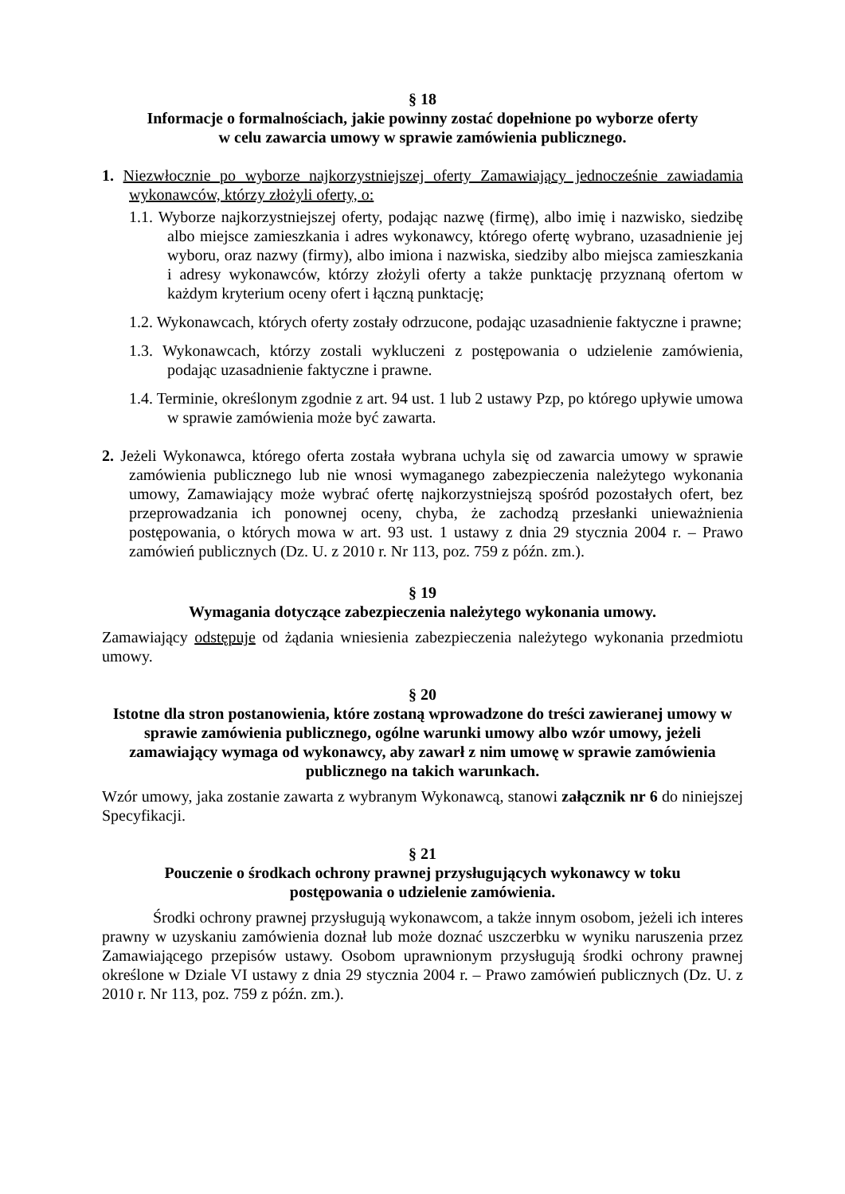§ 18
Informacje o formalnościach, jakie powinny zostać dopełnione po wyborze oferty
w celu zawarcia umowy w sprawie zamówienia publicznego.
1. Niezwłocznie po wyborze najkorzystniejszej oferty Zamawiający jednocześnie zawiadamia wykonawców, którzy złożyli oferty, o:
1.1. Wyborze najkorzystniejszej oferty, podając nazwę (firmę), albo imię i nazwisko, siedzibę albo miejsce zamieszkania i adres wykonawcy, którego ofertę wybrano, uzasadnienie jej wyboru, oraz nazwy (firmy), albo imiona i nazwiska, siedziby albo miejsca zamieszkania i adresy wykonawców, którzy złożyli oferty a także punktację przyznaną ofertom w każdym kryterium oceny ofert i łączną punktację;
1.2. Wykonawcach, których oferty zostały odrzucone, podając uzasadnienie faktyczne i prawne;
1.3. Wykonawcach, którzy zostali wykluczeni z postępowania o udzielenie zamówienia, podając uzasadnienie faktyczne i prawne.
1.4. Terminie, określonym zgodnie z art. 94 ust. 1 lub 2 ustawy Pzp, po którego upływie umowa w sprawie zamówienia może być zawarta.
2. Jeżeli Wykonawca, którego oferta została wybrana uchyla się od zawarcia umowy w sprawie zamówienia publicznego lub nie wnosi wymaganego zabezpieczenia należytego wykonania umowy, Zamawiający może wybrać ofertę najkorzystniejszą spośród pozostałych ofert, bez przeprowadzania ich ponownej oceny, chyba, że zachodzą przesłanki unieważnienia postępowania, o których mowa w art. 93 ust. 1 ustawy z dnia 29 stycznia 2004 r. – Prawo zamówień publicznych (Dz. U. z 2010 r. Nr 113, poz. 759 z późn. zm.).
§ 19
Wymagania dotyczące zabezpieczenia należytego wykonania umowy.
Zamawiający odstępuje od żądania wniesienia zabezpieczenia należytego wykonania przedmiotu umowy.
§ 20
Istotne dla stron postanowienia, które zostaną wprowadzone do treści zawieranej umowy w sprawie zamówienia publicznego, ogólne warunki umowy albo wzór umowy, jeżeli zamawiający wymaga od wykonawcy, aby zawarł z nim umowę w sprawie zamówienia publicznego na takich warunkach.
Wzór umowy, jaka zostanie zawarta z wybranym Wykonawcą, stanowi załącznik nr 6 do niniejszej Specyfikacji.
§ 21
Pouczenie o środkach ochrony prawnej przysługujących wykonawcy w toku
postępowania o udzielenie zamówienia.
Środki ochrony prawnej przysługują wykonawcom, a także innym osobom, jeżeli ich interes prawny w uzyskaniu zamówienia doznał lub może doznać uszczerbku w wyniku naruszenia przez Zamawiającego przepisów ustawy. Osobom uprawnionym przysługują środki ochrony prawnej określone w Dziale VI ustawy z dnia 29 stycznia 2004 r. – Prawo zamówień publicznych (Dz. U. z 2010 r. Nr 113, poz. 759 z późn. zm.).